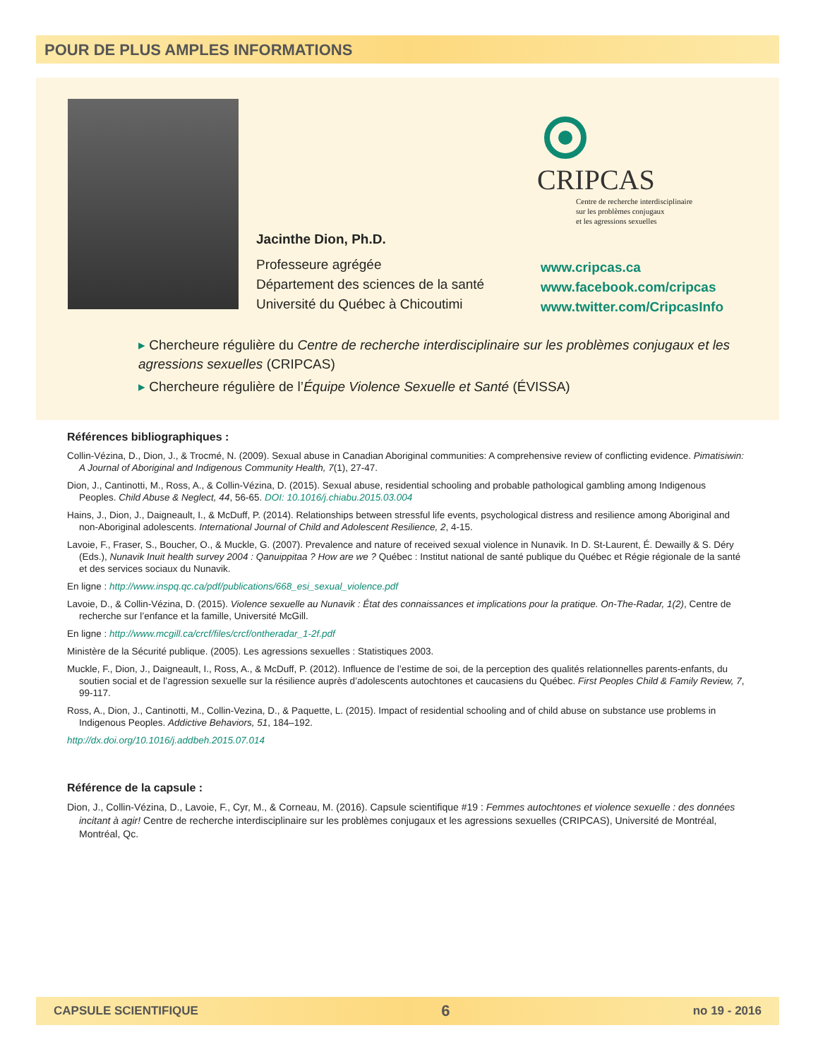POUR DE PLUS AMPLES INFORMATIONS
CRIPCAS
Centre de recherche interdisciplinaire
sur les problèmes conjugaux
et les agressions sexuelles
Jacinthe Dion, Ph.D.
Professeure agrégée
Département des sciences de la santé
Université du Québec à Chicoutimi
www.cripcas.ca
www.facebook.com/cripcas
www.twitter.com/CripcasInfo
▸ Chercheure régulière du Centre de recherche interdisciplinaire sur les problèmes conjugaux et les agressions sexuelles (CRIPCAS)
▸ Chercheure régulière de l’Équipe Violence Sexuelle et Santé (ÉVISSA)
Références bibliographiques :
Collin-Vézina, D., Dion, J., & Trocmé, N. (2009). Sexual abuse in Canadian Aboriginal communities: A comprehensive review of conflicting evidence. Pimatisiwin: A Journal of Aboriginal and Indigenous Community Health, 7(1), 27-47.
Dion, J., Cantinotti, M., Ross, A., & Collin-Vézina, D. (2015). Sexual abuse, residential schooling and probable pathological gambling among Indigenous Peoples. Child Abuse & Neglect, 44, 56-65. DOI: 10.1016/j.chiabu.2015.03.004
Hains, J., Dion, J., Daigneault, I., & McDuff, P. (2014). Relationships between stressful life events, psychological distress and resilience among Aboriginal and non-Aboriginal adolescents. International Journal of Child and Adolescent Resilience, 2, 4-15.
Lavoie, F., Fraser, S., Boucher, O., & Muckle, G. (2007). Prevalence and nature of received sexual violence in Nunavik. In D. St-Laurent, É. Dewailly & S. Déry (Eds.), Nunavik Inuit health survey 2004 : Qanuippitaa ? How are we ? Québec : Institut national de santé publique du Québec et Régie régionale de la santé et des services sociaux du Nunavik.
En ligne : http://www.inspq.qc.ca/pdf/publications/668_esi_sexual_violence.pdf
Lavoie, D., & Collin-Vézina, D. (2015). Violence sexuelle au Nunavik : État des connaissances et implications pour la pratique. On-The-Radar, 1(2), Centre de recherche sur l’enfance et la famille, Université McGill.
En ligne : http://www.mcgill.ca/crcf/files/crcf/ontheradar_1-2f.pdf
Ministère de la Sécurité publique. (2005). Les agressions sexuelles : Statistiques 2003.
Muckle, F., Dion, J., Daigneault, I., Ross, A., & McDuff, P. (2012). Influence de l’estime de soi, de la perception des qualités relationnelles parents-enfants, du soutien social et de l’agression sexuelle sur la résilience auprès d’adolescents autochtones et caucasiens du Québec. First Peoples Child & Family Review, 7, 99-117.
Ross, A., Dion, J., Cantinotti, M., Collin-Vezina, D., & Paquette, L. (2015). Impact of residential schooling and of child abuse on substance use problems in Indigenous Peoples. Addictive Behaviors, 51, 184–192.
http://dx.doi.org/10.1016/j.addbeh.2015.07.014
Référence de la capsule :
Dion, J., Collin-Vézina, D., Lavoie, F., Cyr, M., & Corneau, M. (2016). Capsule scientifique #19 : Femmes autochtones et violence sexuelle : des données incitant à agir! Centre de recherche interdisciplinaire sur les problèmes conjugaux et les agressions sexuelles (CRIPCAS), Université de Montréal, Montréal, Qc.
CAPSULE SCIENTIFIQUE 6 no 19 - 2016